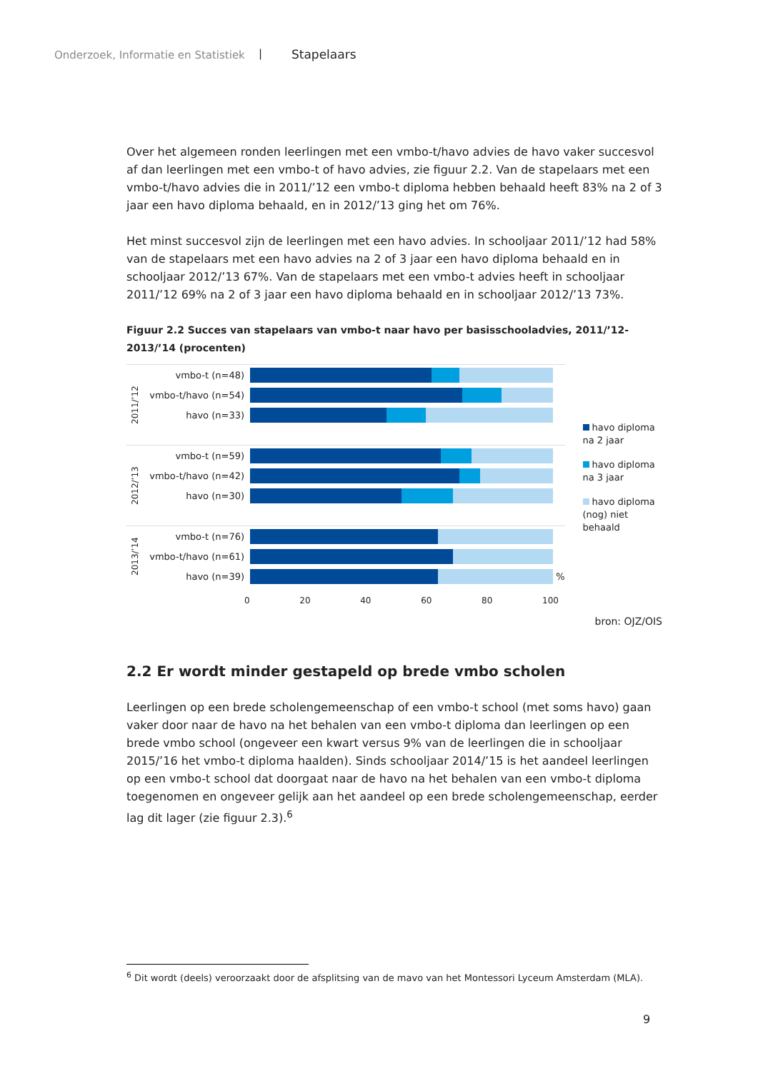Onderzoek, Informatie en Statistiek | Stapelaars
Over het algemeen ronden leerlingen met een vmbo-t/havo advies de havo vaker succesvol af dan leerlingen met een vmbo-t of havo advies, zie figuur 2.2. Van de stapelaars met een vmbo-t/havo advies die in 2011/’12 een vmbo-t diploma hebben behaald heeft 83% na 2 of 3 jaar een havo diploma behaald, en in 2012/’13 ging het om 76%.
Het minst succesvol zijn de leerlingen met een havo advies. In schooljaar 2011/’12 had 58% van de stapelaars met een havo advies na 2 of 3 jaar een havo diploma behaald en in schooljaar 2012/’13 67%. Van de stapelaars met een vmbo-t advies heeft in schooljaar 2011/’12 69% na 2 of 3 jaar een havo diploma behaald en in schooljaar 2012/’13 73%.
Figuur 2.2 Succes van stapelaars van vmbo-t naar havo per basisschooladvies, 2011/’12-2013/’14 (procenten)
2011/’12
vmbo-t (n=48)
vmbo-t/havo (n=54)
havo (n=33)
2012/’13
vmbo-t (n=59)
vmbo-t/havo (n=42)
havo (n=30)
2013/’14
vmbo-t (n=76)
vmbo-t/havo (n=61)
havo (n=39) %
0 20 40 60 80 100
havo diploma na 2 jaar
havo diploma na 3 jaar
havo diploma (nog) niet behaald
bron: OJZ/OIS
2.2 Er wordt minder gestapeld op brede vmbo scholen
Leerlingen op een brede scholengemeenschap of een vmbo-t school (met soms havo) gaan vaker door naar de havo na het behalen van een vmbo-t diploma dan leerlingen op een brede vmbo school (ongeveer een kwart versus 9% van de leerlingen die in schooljaar 2015/’16 het vmbo-t diploma haalden). Sinds schooljaar 2014/’15 is het aandeel leerlingen op een vmbo-t school dat doorgaat naar de havo na het behalen van een vmbo-t diploma toegenomen en ongeveer gelijk aan het aandeel op een brede scholengemeenschap, eerder lag dit lager (zie figuur 2.3).<sup>6</sup>
<sup>6</sup> Dit wordt (deels) veroorzaakt door de afsplitsing van de mavo van het Montessori Lyceum Amsterdam (MLA).
9